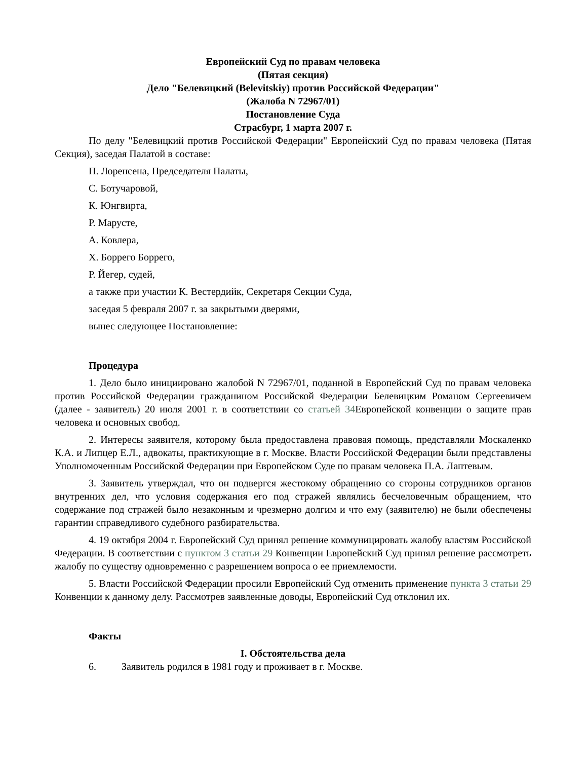Европейский Суд по правам человека
(Пятая секция)
Дело "Белевицкий (Belevitskiy) против Российской Федерации"
(Жалоба N 72967/01)
Постановление Суда
Страсбург, 1 марта 2007 г.
По делу "Белевицкий против Российской Федерации" Европейский Суд по правам человека (Пятая Секция), заседая Палатой в составе:
П. Лоренсена, Председателя Палаты,
С. Ботучаровой,
К. Юнгвирта,
Р. Маруcте,
А. Ковлера,
Х. Боррего Боррего,
Р. Йегер, судей,
а также при участии К. Вестердийк, Секретаря Секции Суда,
заседая 5 февраля 2007 г. за закрытыми дверями,
вынес следующее Постановление:
Процедура
1. Дело было инициировано жалобой N 72967/01, поданной в Европейский Суд по правам человека против Российской Федерации гражданином Российской Федерации Белевицким Романом Сергеевичем (далее - заявитель) 20 июля 2001 г. в соответствии со статьей 34 Европейской конвенции о защите прав человека и основных свобод.
2. Интересы заявителя, которому была предоставлена правовая помощь, представляли Москаленко К.А. и Липцер Е.Л., адвокаты, практикующие в г. Москве. Власти Российской Федерации были представлены Уполномоченным Российской Федерации при Европейском Суде по правам человека П.А. Лаптевым.
3. Заявитель утверждал, что он подвергся жестокому обращению со стороны сотрудников органов внутренних дел, что условия содержания его под стражей являлись бесчеловечным обращением, что содержание под стражей было незаконным и чрезмерно долгим и что ему (заявителю) не были обеспечены гарантии справедливого судебного разбирательства.
4. 19 октября 2004 г. Европейский Суд принял решение коммуницировать жалобу властям Российской Федерации. В соответствии с пунктом 3 статьи 29 Конвенции Европейский Суд принял решение рассмотреть жалобу по существу одновременно с разрешением вопроса о ее приемлемости.
5. Власти Российской Федерации просили Европейский Суд отменить применение пункта 3 статьи 29 Конвенции к данному делу. Рассмотрев заявленные доводы, Европейский Суд отклонил их.
Факты
I. Обстоятельства дела
6. Заявитель родился в 1981 году и проживает в г. Москве.